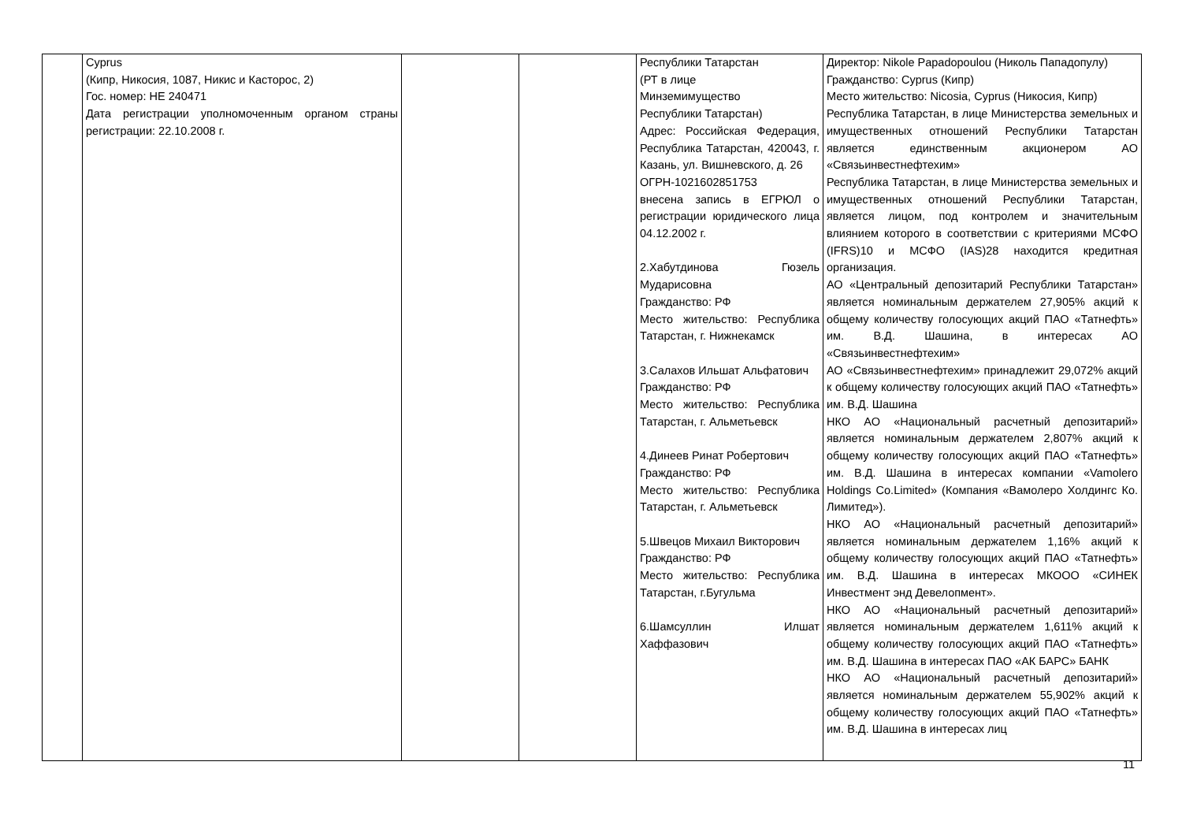| | Cyprus (Кипр, Никосия, 1087, Никис и Касторос, 2) Гос. номер: HE 240471 Дата регистрации уполномоченным органом страны регистрации: 22.10.2008 г. | | | Республики Татарстан (РТ в лице Минземимущество Республики Татарстан) Адрес: Российская Федерация, Республика Татарстан, 420043, г. Казань, ул. Вишневского, д. 26 ОГРН-1021602851753 внесена запись в ЕГРЮЛ о регистрации юридического лица 04.12.2002 г. 2.Хабутдинова Гюзель Мударисовна Гражданство: РФ Место жительство: Республика Татарстан, г. Нижнекамск 3.Салахов Ильшат Альфатович Гражданство: РФ Место жительство: Республика Татарстан, г. Альметьевск 4.Динеев Ринат Робертович Гражданство: РФ Место жительство: Республика Татарстан, г. Альметьевск 5.Швецов Михаил Викторович Гражданство: РФ Место жительство: Республика Татарстан, г.Бугульма 6.Шамсуллин Илшат Хаффазович | Директор: Nikole Papadopoulou (Николь Пападопулу) Гражданство: Cyprus (Кипр) Место жительство: Nicosia, Cyprus (Никосия, Кипр) Республика Татарстан, в лице Министерства земельных и имущественных отношений Республики Татарстан является единственным акционером АО «Связьинвестнефтехим» Республика Татарстан, в лице Министерства земельных и имущественных отношений Республики Татарстан, является лицом, под контролем и значительным влиянием которого в соответствии с критериями МСФО (IFRS)10 и МСФО (IAS)28 находится кредитная организация. АО «Центральный депозитарий Республики Татарстан» является номинальным держателем 27,905% акций к общему количеству голосующих акций ПАО «Татнефть» им. В.Д. Шашина, в интересах АО «Связьинвестнефтехим» АО «Связьинвестнефтехим» принадлежит 29,072% акций к общему количеству голосующих акций ПАО «Татнефть» им. В.Д. Шашина НКО АО «Национальный расчетный депозитарий» является номинальным держателем 2,807% акций к общему количеству голосующих акций ПАО «Татнефть» им. В.Д. Шашина в интересах компании «Vamolero Holdings Co.Limited» (Компания «Вамолеро Холдингс Ко. Лимитед»). НКО АО «Национальный расчетный депозитарий» является номинальным держателем 1,16% акций к общему количеству голосующих акций ПАО «Татнефть» им. В.Д. Шашина в интересах МКООО «СИНЕК Инвестмент энд Девелопмент». НКО АО «Национальный расчетный депозитарий» является номинальным держателем 1,611% акций к общему количеству голосующих акций ПАО «Татнефть» им. В.Д. Шашина в интересах ПАО «АК БАРС» БАНК НКО АО «Национальный расчетный депозитарий» является номинальным держателем 55,902% акций к общему количеству голосующих акций ПАО «Татнефть» им. В.Д. Шашина в интересах лиц |
11